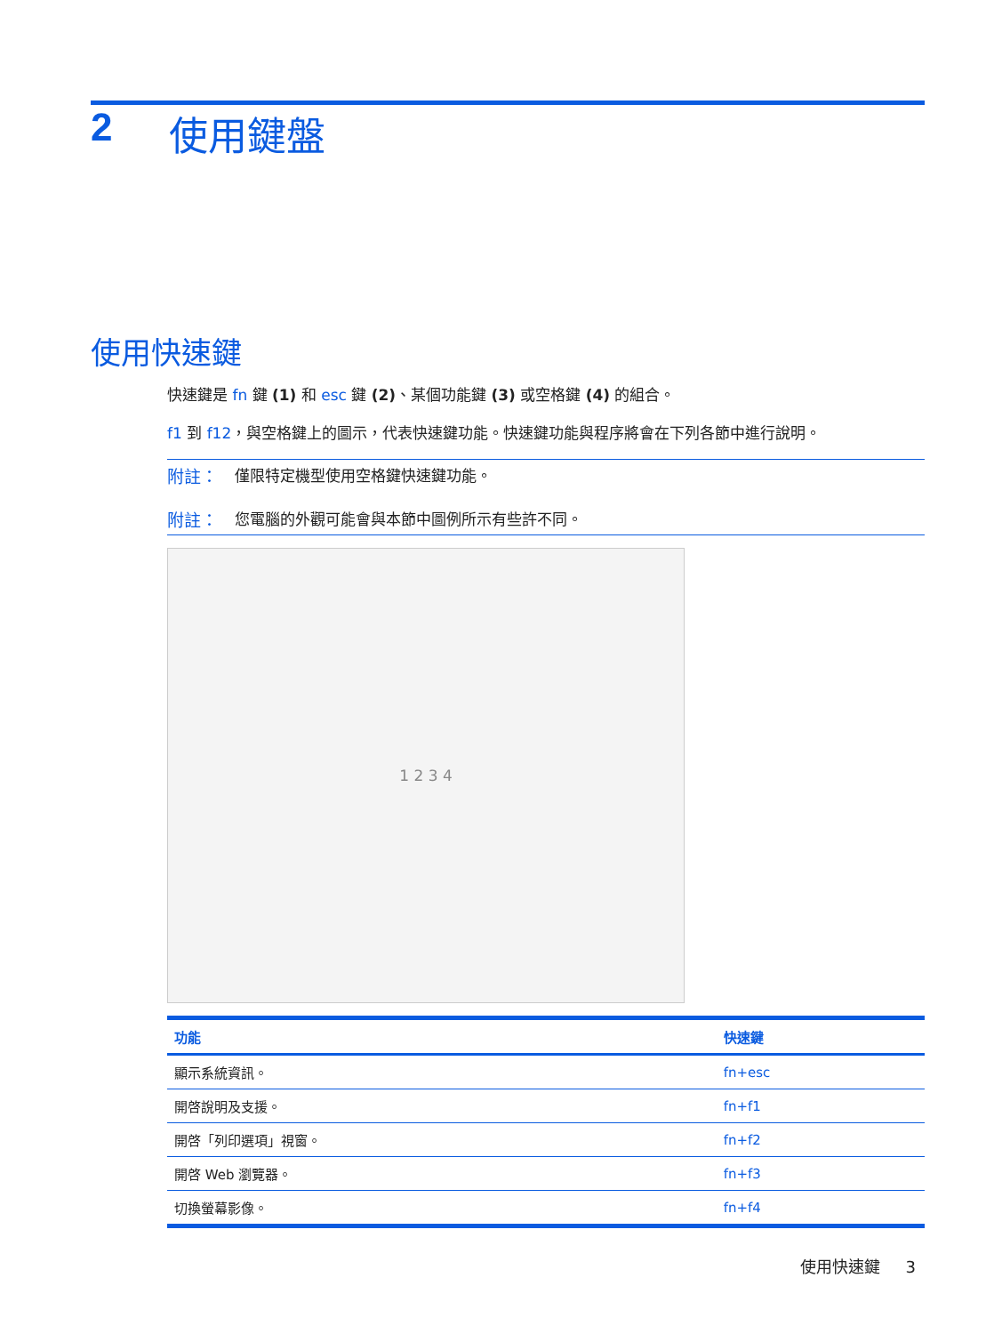2 使用鍵盤
使用快速鍵
快速鍵是 fn 鍵 (1) 和 esc 鍵 (2)、某個功能鍵 (3) 或空格鍵 (4) 的組合。
f1 到 f12，與空格鍵上的圖示，代表快速鍵功能。快速鍵功能與程序將會在下列各節中進行說明。
附註： 僅限特定機型使用空格鍵快速鍵功能。
附註： 您電腦的外觀可能會與本節中圖例所示有些許不同。
1 2 3 4
| 功能 | 快速鍵 |
| --- | --- |
| 顯示系統資訊。 | fn+esc |
| 開啓說明及支援。 | fn+f1 |
| 開啓「列印選項」視窗。 | fn+f2 |
| 開啓 Web 瀏覽器。 | fn+f3 |
| 切換螢幕影像。 | fn+f4 |
使用快速鍵 3